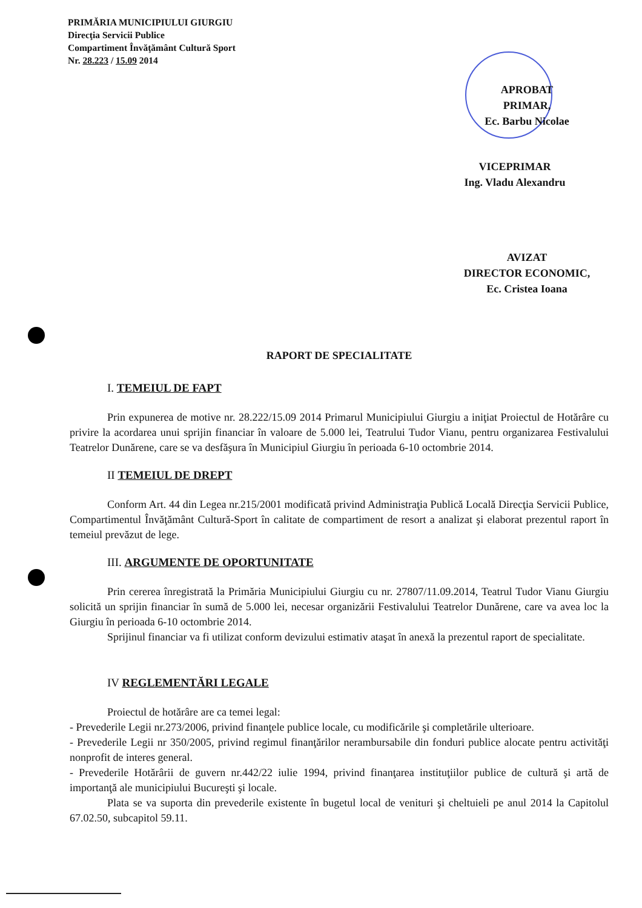PRIMĂRIA MUNICIPIULUI GIURGIU
Direcţia Servicii Publice
Compartiment Învăţământ Cultură Sport
Nr. 28.223 / 15.09 2014
APROBAT
PRIMAR,
Ec. Barbu Nicolae
VICEPRIMAR
Ing. Vladu Alexandru
AVIZAT
DIRECTOR ECONOMIC,
Ec. Cristea Ioana
RAPORT DE SPECIALITATE
I. TEMEIUL DE FAPT
Prin expunerea de motive nr. 28.222/15.09 2014 Primarul Municipiului Giurgiu a iniţiat Proiectul de Hotărâre cu privire la acordarea unui sprijin financiar în valoare de 5.000 lei, Teatrului Tudor Vianu, pentru organizarea Festivalului Teatrelor Dunărene, care se va desfăşura în Municipiul Giurgiu în perioada 6-10 octombrie 2014.
II TEMEIUL DE DREPT
Conform Art. 44 din Legea nr.215/2001 modificată privind Administraţia Publică Locală Direcţia Servicii Publice, Compartimentul Învăţământ Cultură-Sport în calitate de compartiment de resort a analizat şi elaborat prezentul raport în temeiul prevăzut de lege.
III. ARGUMENTE DE OPORTUNITATE
Prin cererea înregistrată la Primăria Municipiului Giurgiu cu nr. 27807/11.09.2014, Teatrul Tudor Vianu Giurgiu solicită un sprijin financiar în sumă de 5.000 lei, necesar organizării Festivalului Teatrelor Dunărene, care va avea loc la Giurgiu în perioada 6-10 octombrie 2014.
Sprijinul financiar va fi utilizat conform devizului estimativ ataşat în anexă la prezentul raport de specialitate.
IV REGLEMENTĂRI LEGALE
Proiectul de hotărâre are ca temei legal:
- Prevederile Legii nr.273/2006, privind finanţele publice locale, cu modificările şi completările ulterioare.
- Prevederile Legii nr 350/2005, privind regimul finanţărilor nerambursabile din fonduri publice alocate pentru activităţi nonprofit de interes general.
- Prevederile Hotărârii de guvern nr.442/22 iulie 1994, privind finanţarea instituţiilor publice de cultură şi artă de importanţă ale municipiului Bucureşti şi locale.
Plata se va suporta din prevederile existente în bugetul local de venituri şi cheltuieli pe anul 2014 la Capitolul 67.02.50, subcapitol 59.11.